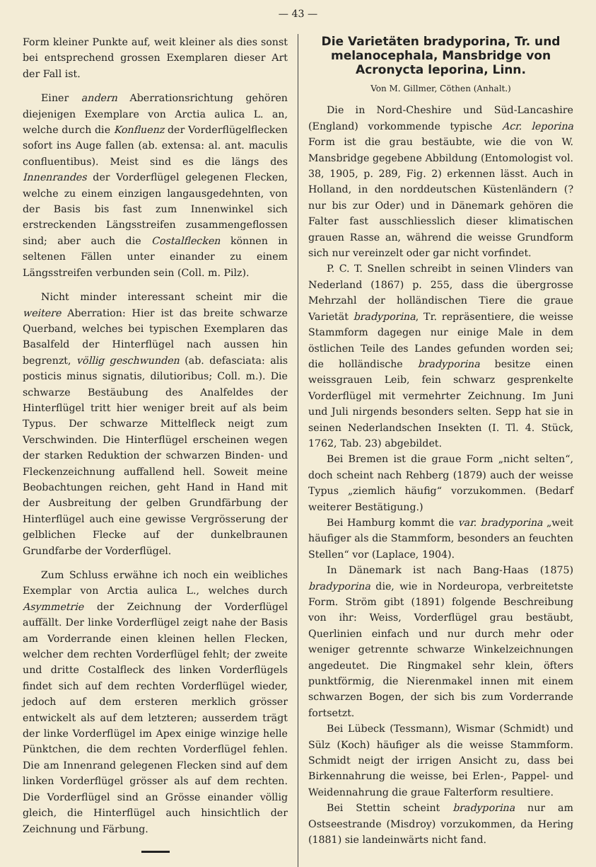— 43 —
Form kleiner Punkte auf, weit kleiner als dies sonst bei entsprechend grossen Exemplaren dieser Art der Fall ist.
Einer andern Aberrationsrichtung gehören diejenigen Exemplare von Arctia aulica L. an, welche durch die Konfluenz der Vorderflügelflecken sofort ins Auge fallen (ab. extensa: al. ant. maculis confluentibus). Meist sind es die längs des Innenrandes der Vorderflügel gelegenen Flecken, welche zu einem einzigen langausgedehnten, von der Basis bis fast zum Innenwinkel sich erstreckenden Längsstreifen zusammengeflossen sind; aber auch die Costalflecken können in seltenen Fällen unter einander zu einem Längsstreifen verbunden sein (Coll. m. Pilz).
Nicht minder interessant scheint mir die weitere Aberration: Hier ist das breite schwarze Querband, welches bei typischen Exemplaren das Basalfeld der Hinterflügel nach aussen hin begrenzt, völlig geschwunden (ab. defasciata: alis posticis minus signatis, dilutioribus; Coll. m.). Die schwarze Bestäubung des Analfeldes der Hinterflügel tritt hier weniger breit auf als beim Typus. Der schwarze Mittelfleck neigt zum Verschwinden. Die Hinterflügel erscheinen wegen der starken Reduktion der schwarzen Binden- und Fleckenzeichnung auffallend hell. Soweit meine Beobachtungen reichen, geht Hand in Hand mit der Ausbreitung der gelben Grundfärbung der Hinterflügel auch eine gewisse Vergrösserung der gelblichen Flecke auf der dunkelbraunen Grundfarbe der Vorderflügel.
Zum Schluss erwähne ich noch ein weibliches Exemplar von Arctia aulica L., welches durch Asymmetrie der Zeichnung der Vorderflügel auffällt. Der linke Vorderflügel zeigt nahe der Basis am Vorderrande einen kleinen hellen Flecken, welcher dem rechten Vorderflügel fehlt; der zweite und dritte Costalfleck des linken Vorderflügels findet sich auf dem rechten Vorderflügel wieder, jedoch auf dem ersteren merklich grösser entwickelt als auf dem letzteren; ausserdem trägt der linke Vorderflügel im Apex einige winzige helle Pünktchen, die dem rechten Vorderflügel fehlen. Die am Innenrand gelegenen Flecken sind auf dem linken Vorderflügel grösser als auf dem rechten. Die Vorderflügel sind an Grösse einander völlig gleich, die Hinterflügel auch hinsichtlich der Zeichnung und Färbung.
Die Varietäten bradyporina, Tr. und melanocephala, Mansbridge von Acronycta leporina, Linn.
Von M. Gillmer, Cöthen (Anhalt.)
Die in Nord-Cheshire und Süd-Lancashire (England) vorkommende typische Acr. leporina Form ist die grau bestäubte, wie die von W. Mansbridge gegebene Abbildung (Entomologist vol. 38, 1905, p. 289, Fig. 2) erkennen lässt. Auch in Holland, in den norddeutschen Küstenländern (? nur bis zur Oder) und in Dänemark gehören die Falter fast ausschliesslich dieser klimatischen grauen Rasse an, während die weisse Grundform sich nur vereinzelt oder gar nicht vorfindet.
P. C. T. Snellen schreibt in seinen Vlinders van Nederland (1867) p. 255, dass die übergrosse Mehrzahl der holländischen Tiere die graue Varietät bradyporina, Tr. repräsentiere, die weisse Stammform dagegen nur einige Male in dem östlichen Teile des Landes gefunden worden sei; die holländische bradyporina besitze einen weissgrauen Leib, fein schwarz gesprenkelte Vorderflügel mit vermehrter Zeichnung. Im Juni und Juli nirgends besonders selten. Sepp hat sie in seinen Nederlandschen Insekten (I. Tl. 4. Stück, 1762, Tab. 23) abgebildet.
Bei Bremen ist die graue Form „nicht selten“, doch scheint nach Rehberg (1879) auch der weisse Typus „ziemlich häufig“ vorzukommen. (Bedarf weiterer Bestätigung.)
Bei Hamburg kommt die var. bradyporina „weit häufiger als die Stammform, besonders an feuchten Stellen“ vor (Laplace, 1904).
In Dänemark ist nach Bang-Haas (1875) bradyporina die, wie in Nordeuropa, verbreitetste Form. Ström gibt (1891) folgende Beschreibung von ihr: Weiss, Vorderflügel grau bestäubt, Querlinien einfach und nur durch mehr oder weniger getrennte schwarze Winkelzeichnungen angedeutet. Die Ringmakel sehr klein, öfters punktförmig, die Nierenmakel innen mit einem schwarzen Bogen, der sich bis zum Vorderrande fortsetzt.
Bei Lübeck (Tessmann), Wismar (Schmidt) und Sülz (Koch) häufiger als die weisse Stammform. Schmidt neigt der irrigen Ansicht zu, dass bei Birkennahrung die weisse, bei Erlen-, Pappel- und Weidennahrung die graue Falterform resultiere.
Bei Stettin scheint bradyporina nur am Ostseestrande (Misdroy) vorzukommen, da Hering (1881) sie landeinwärts nicht fand.